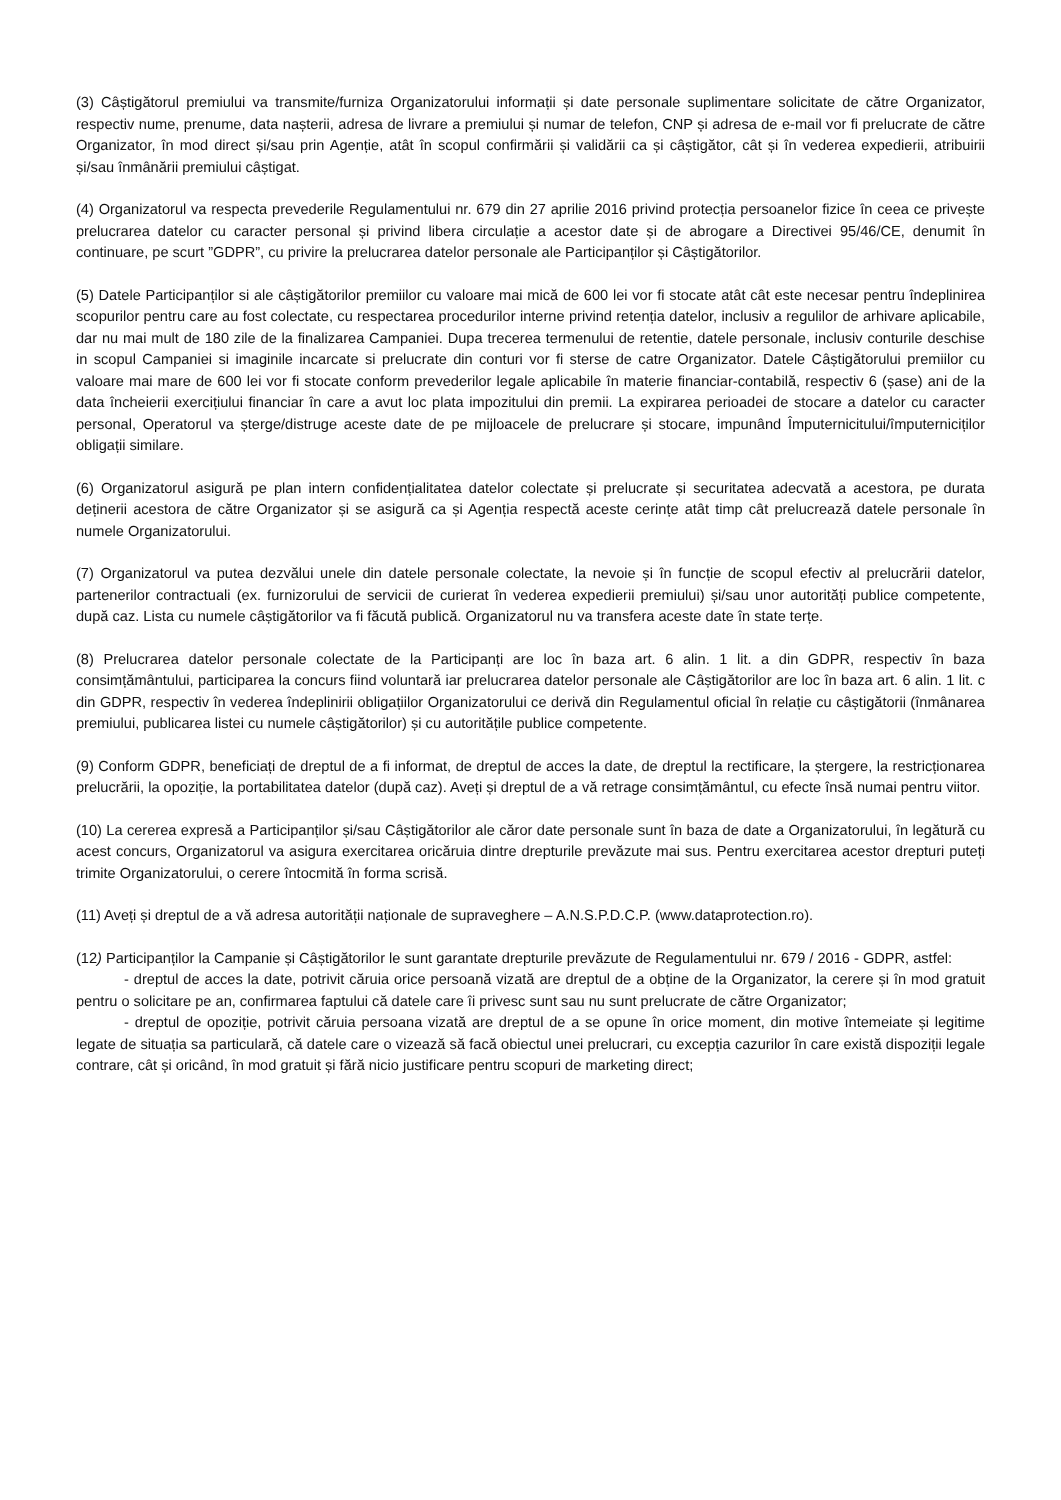(3) Câștigătorul premiului va transmite/furniza Organizatorului informații și date personale suplimentare solicitate de către Organizator, respectiv nume, prenume, data nașterii, adresa de livrare a premiului și numar de telefon, CNP și adresa de e-mail vor fi prelucrate de către Organizator, în mod direct și/sau prin Agenție, atât în scopul confirmării și validării ca și câștigător, cât și în vederea expedierii, atribuirii și/sau înmânării premiului câștigat.
(4) Organizatorul va respecta prevederile Regulamentului nr. 679 din 27 aprilie 2016 privind protecția persoanelor fizice în ceea ce privește prelucrarea datelor cu caracter personal și privind libera circulație a acestor date și de abrogare a Directivei 95/46/CE, denumit în continuare, pe scurt ”GDPR”, cu privire la prelucrarea datelor personale ale Participanților și Câștigătorilor.
(5) Datele Participanților si ale câștigătorilor premiilor cu valoare mai mică de 600 lei vor fi stocate atât cât este necesar pentru îndeplinirea scopurilor pentru care au fost colectate, cu respectarea procedurilor interne privind retenția datelor, inclusiv a regulilor de arhivare aplicabile, dar nu mai mult de 180 zile de la finalizarea Campaniei. Dupa trecerea termenului de retentie, datele personale, inclusiv conturile deschise in scopul Campaniei si imaginile incarcate si prelucrate din conturi vor fi sterse de catre Organizator. Datele Câștigătorului premiilor cu valoare mai mare de 600 lei vor fi stocate conform prevederilor legale aplicabile în materie financiar-contabilă, respectiv 6 (șase) ani de la data încheierii exercițiului financiar în care a avut loc plata impozitului din premii. La expirarea perioadei de stocare a datelor cu caracter personal, Operatorul va șterge/distruge aceste date de pe mijloacele de prelucrare și stocare, impunând Împuternicitului/împuterniciților obligații similare.
(6) Organizatorul asigură pe plan intern confidențialitatea datelor colectate și prelucrate și securitatea adecvată a acestora, pe durata deținerii acestora de către Organizator și se asigură ca și Agenția respectă aceste cerințe atât timp cât prelucrează datele personale în numele Organizatorului.
(7) Organizatorul va putea dezvălui unele din datele personale colectate, la nevoie și în funcție de scopul efectiv al prelucrării datelor, partenerilor contractuali (ex. furnizorului de servicii de curierat în vederea expedierii premiului) și/sau unor autorități publice competente, după caz. Lista cu numele câștigătorilor va fi făcută publică. Organizatorul nu va transfera aceste date în state terțe.
(8) Prelucrarea datelor personale colectate de la Participanți are loc în baza art. 6 alin. 1 lit. a din GDPR, respectiv în baza consimțământului, participarea la concurs fiind voluntară iar prelucrarea datelor personale ale Câștigătorilor are loc în baza art. 6 alin. 1 lit. c din GDPR, respectiv în vederea îndeplinirii obligațiilor Organizatorului ce derivă din Regulamentul oficial în relație cu câștigătorii (înmânarea premiului, publicarea listei cu numele câștigătorilor) și cu autoritățile publice competente.
(9) Conform GDPR, beneficiați de dreptul de a fi informat, de dreptul de acces la date, de dreptul la rectificare, la ștergere, la restricționarea prelucrării, la opoziție, la portabilitatea datelor (după caz). Aveți și dreptul de a vă retrage consimțământul, cu efecte însă numai pentru viitor.
(10) La cererea expresă a Participanților și/sau Câștigătorilor ale căror date personale sunt în baza de date a Organizatorului, în legătură cu acest concurs, Organizatorul va asigura exercitarea oricăruia dintre drepturile prevăzute mai sus. Pentru exercitarea acestor drepturi puteți trimite Organizatorului, o cerere întocmită în forma scrisă.
(11) Aveți și dreptul de a vă adresa autorității naționale de supraveghere – A.N.S.P.D.C.P. (www.dataprotection.ro).
(12) Participanților la Campanie și Câștigătorilor le sunt garantate drepturile prevăzute de Regulamentului nr. 679 / 2016 - GDPR, astfel:
- dreptul de acces la date, potrivit căruia orice persoană vizată are dreptul de a obține de la Organizator, la cerere și în mod gratuit pentru o solicitare pe an, confirmarea faptului că datele care îi privesc sunt sau nu sunt prelucrate de către Organizator;
- dreptul de opoziție, potrivit căruia persoana vizată are dreptul de a se opune în orice moment, din motive întemeiate și legitime legate de situația sa particulară, că datele care o vizează să facă obiectul unei prelucrari, cu excepția cazurilor în care există dispoziții legale contrare, cât și oricând, în mod gratuit și fără nicio justificare pentru scopuri de marketing direct;